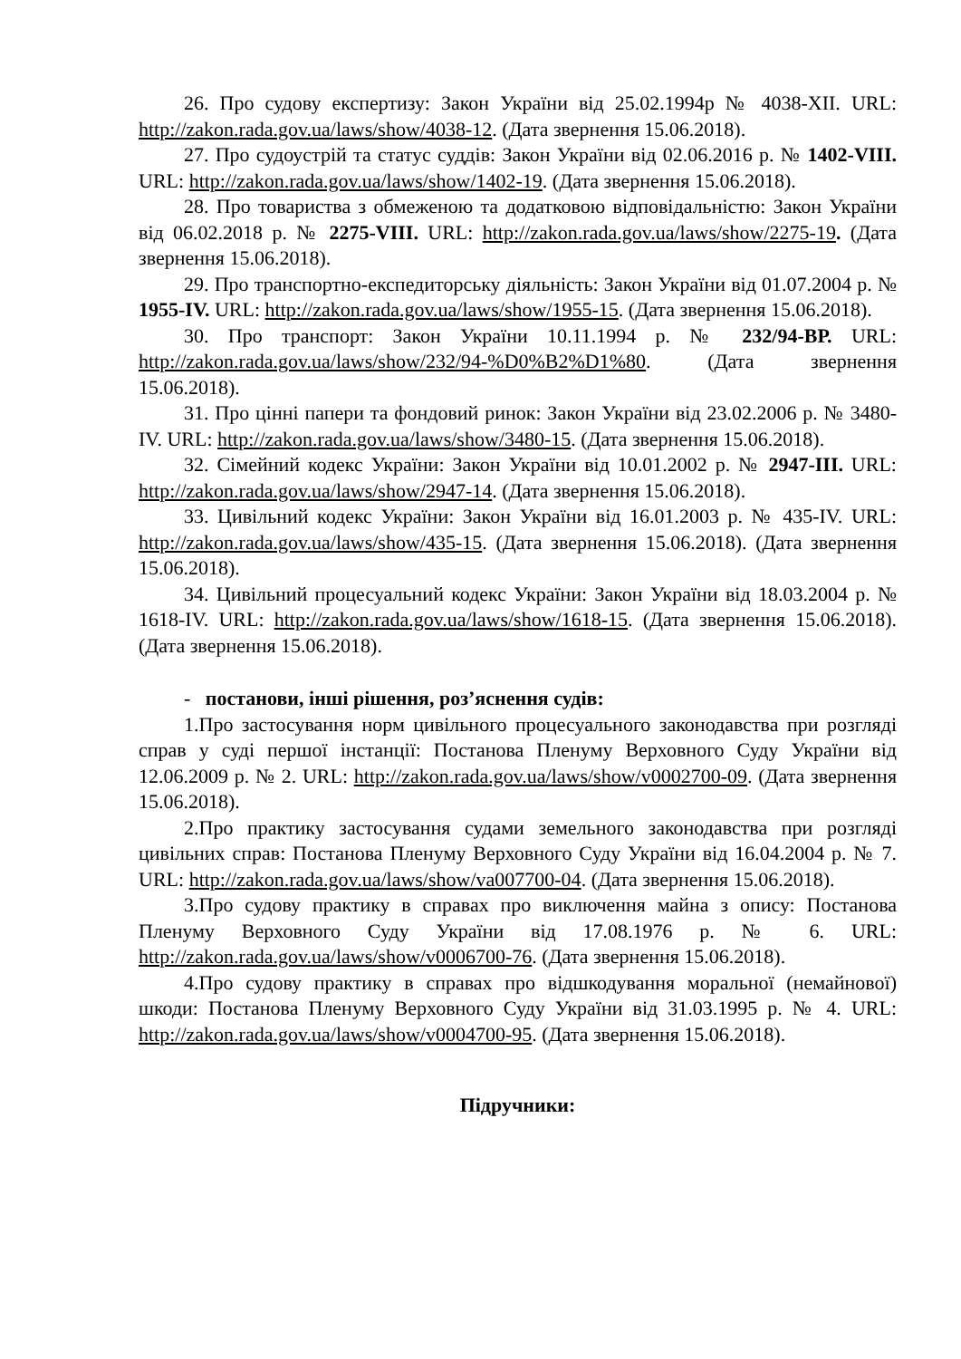26. Про судову експертизу: Закон України від 25.02.1994р № 4038-XII. URL: http://zakon.rada.gov.ua/laws/show/4038-12. (Дата звернення 15.06.2018).
27. Про судоустрій та статус суддів: Закон України від 02.06.2016 р. № 1402-VIII. URL: http://zakon.rada.gov.ua/laws/show/1402-19. (Дата звернення 15.06.2018).
28. Про товариства з обмеженою та додатковою відповідальністю: Закон України від 06.02.2018 р. № 2275-VIII. URL: http://zakon.rada.gov.ua/laws/show/2275-19. (Дата звернення 15.06.2018).
29. Про транспортно-експедиторську діяльність: Закон України від 01.07.2004 р. № 1955-IV. URL: http://zakon.rada.gov.ua/laws/show/1955-15. (Дата звернення 15.06.2018).
30. Про транспорт: Закон України 10.11.1994 р. № 232/94-ВР. URL: http://zakon.rada.gov.ua/laws/show/232/94-%D0%B2%D1%80. (Дата звернення 15.06.2018).
31. Про цінні папери та фондовий ринок: Закон України від 23.02.2006 р. № 3480-IV. URL: http://zakon.rada.gov.ua/laws/show/3480-15. (Дата звернення 15.06.2018).
32. Сімейний кодекс України: Закон України від 10.01.2002 р. № 2947-III. URL: http://zakon.rada.gov.ua/laws/show/2947-14. (Дата звернення 15.06.2018).
33. Цивільний кодекс України: Закон України від 16.01.2003 р. № 435-IV. URL: http://zakon.rada.gov.ua/laws/show/435-15. (Дата звернення 15.06.2018). (Дата звернення 15.06.2018).
34. Цивільний процесуальний кодекс України: Закон України від 18.03.2004 р. № 1618-IV. URL: http://zakon.rada.gov.ua/laws/show/1618-15. (Дата звернення 15.06.2018). (Дата звернення 15.06.2018).
- постанови, інші рішення, роз’яснення судів:
1.Про застосування норм цивільного процесуального законодавства при розгляді справ у суді першої інстанції: Постанова Пленуму Верховного Суду України від 12.06.2009 р. № 2. URL: http://zakon.rada.gov.ua/laws/show/v0002700-09. (Дата звернення 15.06.2018).
2.Про практику застосування судами земельного законодавства при розгляді цивільних справ: Постанова Пленуму Верховного Суду України від 16.04.2004 р. № 7. URL: http://zakon.rada.gov.ua/laws/show/va007700-04. (Дата звернення 15.06.2018).
3.Про судову практику в справах про виключення майна з опису: Постанова Пленуму Верховного Суду України від 17.08.1976 р. № 6. URL: http://zakon.rada.gov.ua/laws/show/v0006700-76. (Дата звернення 15.06.2018).
4.Про судову практику в справах про відшкодування моральної (немайнової) шкоди: Постанова Пленуму Верховного Суду України від 31.03.1995 р. № 4. URL: http://zakon.rada.gov.ua/laws/show/v0004700-95. (Дата звернення 15.06.2018).
Підручники: